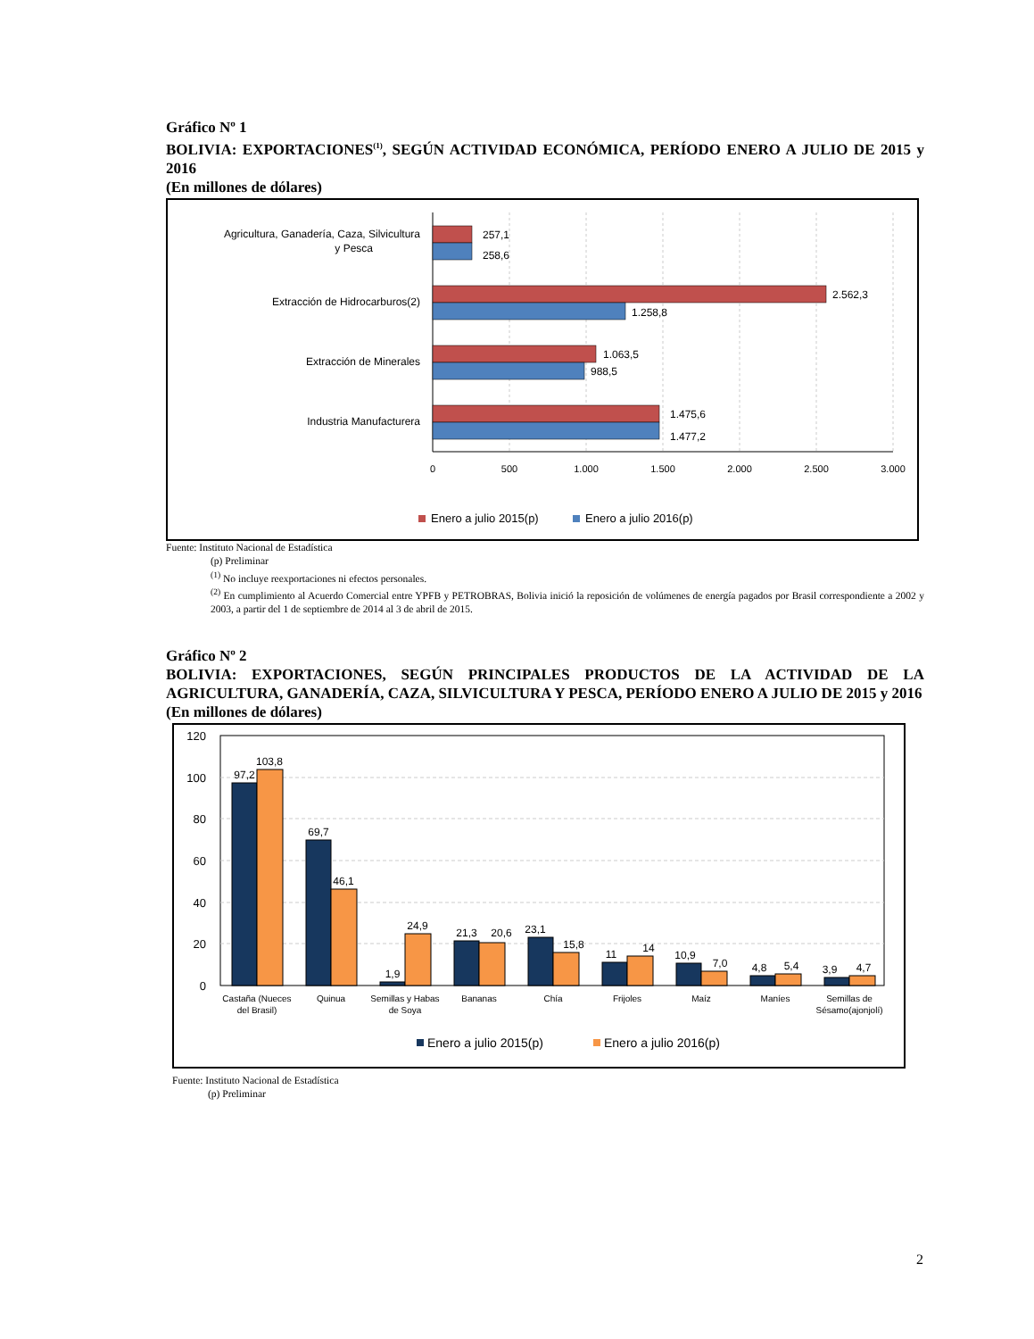Gráfico Nº 1
BOLIVIA: EXPORTACIONES<sup>(1)</sup>, SEGÚN ACTIVIDAD ECONÓMICA, PERÍODO ENERO A JULIO DE 2015 y 2016
(En millones de dólares)
257,1
258,6
2.562,3
1.258,8
1.063,5
988,5
1.475,6
1.477,2
Agricultura, Ganadería, Caza, Silvicultura
y Pesca
Extracción de Hidrocarburos(2)
Extracción de Minerales
Industria Manufacturera
0
500
1.000
1.500
2.000
2.500
3.000
Enero a julio 2015(p)
Enero a julio 2016(p)
Fuente: Instituto Nacional de Estadística
(p) Preliminar
<sup>(1)</sup> No incluye reexportaciones ni efectos personales.
<sup>(2)</sup> En cumplimiento al Acuerdo Comercial entre YPFB y PETROBRAS, Bolivia inició la reposición de volúmenes de energía pagados por Brasil correspondiente a 2002 y 2003, a partir del 1 de septiembre de 2014 al 3 de abril de 2015.
Gráfico Nº 2
BOLIVIA: EXPORTACIONES, SEGÚN PRINCIPALES PRODUCTOS DE LA ACTIVIDAD DE LA AGRICULTURA, GANADERÍA, CAZA, SILVICULTURA Y PESCA, PERÍODO ENERO A JULIO DE 2015 y 2016
(En millones de dólares)
120
100
80
60
40
20
0
97,2
103,8
69,7
46,1
1,9
24,9
21,3
20,6
23,1
15,8
11
14
10,9
7,0
4,8
5,4
3,9
4,7
Castaña (Nueces
del Brasil)
Quinua
Semillas y Habas
de Soya
Bananas
Chía
Frijoles
Maíz
Maníes
Semillas de
Sésamo(ajonjolí)
Enero a julio 2015(p)
Enero a julio 2016(p)
Fuente: Instituto Nacional de Estadística
(p) Preliminar
2